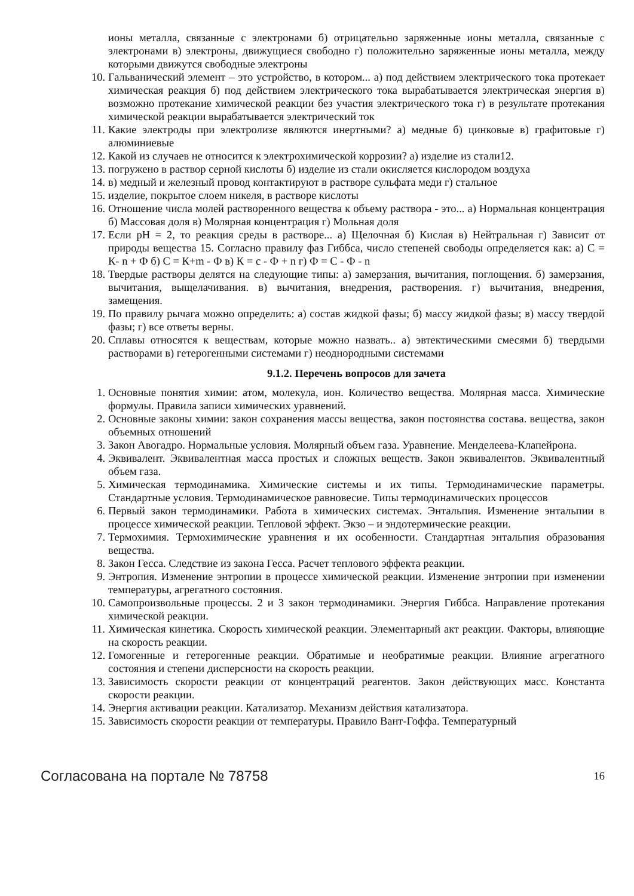ионы металла, связанные с электронами б) отрицательно заряженные ионы металла, связанные с электронами в) электроны, движущиеся свободно г) положительно заряженные ионы металла, между которыми движутся свободные электроны
10. Гальванический элемент – это устройство, в котором... а) под действием электрического тока протекает химическая реакция б) под действием электрического тока вырабатывается электрическая энергия в) возможно протекание химической реакции без участия электрического тока г) в результате протекания химической реакции вырабатывается электрический ток
11. Какие электроды при электролизе являются инертными? а) медные б) цинковые в) графитовые г) алюминиевые
12. Какой из случаев не относится к электрохимической коррозии? а) изделие из стали12.
13. погружено в раствор серной кислоты б) изделие из стали окисляется кислородом воздуха
14. в) медный и железный провод контактируют в растворе сульфата меди г) стальное
15. изделие, покрытое слоем никеля, в растворе кислоты
16. Отношение числа молей растворенного вещества к объему раствора - это... а) Нормальная концентрация б) Массовая доля в) Молярная концентрация г) Мольная доля
17. Если pH = 2, то реакция среды в растворе... а) Щелочная б) Кислая в) Нейтральная г) Зависит от природы вещества 15. Согласно правилу фаз Гиббса, число степеней свободы определяется как: а) С = К- n + Ф б) С = К+m - Ф в) К = с - Ф + n г) Ф = С - Ф - n
18. Твердые растворы делятся на следующие типы: а) замерзания, вычитания, поглощения. б) замерзания, вычитания, выщелачивания. в) вычитания, внедрения, растворения. г) вычитания, внедрения, замещения.
19. По правилу рычага можно определить: а) состав жидкой фазы; б) массу жидкой фазы; в) массу твердой фазы; г) все ответы верны.
20. Сплавы относятся к веществам, которые можно назвать.. а) эвтектическими смесями б) твердыми растворами в) гетерогенными системами г) неоднородными системами
9.1.2. Перечень вопросов для зачета
1. Основные понятия химии: атом, молекула, ион. Количество вещества. Молярная масса. Химические формулы. Правила записи химических уравнений.
2. Основные законы химии: закон сохранения массы вещества, закон постоянства состава. вещества, закон объемных отношений
3. Закон Авогадро. Нормальные условия. Молярный объем газа. Уравнение. Менделеева-Клапейрона.
4. Эквивалент. Эквивалентная масса простых и сложных веществ. Закон эквивалентов. Эквивалентный объем газа.
5. Химическая термодинамика. Химические системы и их типы. Термодинамические параметры. Стандартные условия. Термодинамическое равновесие. Типы термодинамических процессов
6. Первый закон термодинамики. Работа в химических системах. Энтальпия. Изменение энтальпии в процессе химической реакции. Тепловой эффект. Экзо – и эндотермические реакции.
7. Термохимия. Термохимические уравнения и их особенности. Стандартная энтальпия образования вещества.
8. Закон Гесса. Следствие из закона Гесса. Расчет теплового эффекта реакции.
9. Энтропия. Изменение энтропии в процессе химической реакции. Изменение энтропии при изменении температуры, агрегатного состояния.
10. Самопроизвольные процессы. 2 и 3 закон термодинамики. Энергия Гиббса. Направление протекания химической реакции.
11. Химическая кинетика. Скорость химической реакции. Элементарный акт реакции. Факторы, влияющие на скорость реакции.
12. Гомогенные и гетерогенные реакции. Обратимые и необратимые реакции. Влияние агрегатного состояния и степени дисперсности на скорость реакции.
13. Зависимость скорости реакции от концентраций реагентов. Закон действующих масс. Константа скорости реакции.
14. Энергия активации реакции. Катализатор. Механизм действия катализатора.
15. Зависимость скорости реакции от температуры. Правило Вант-Гоффа. Температурный
Согласована на портале № 78758 16